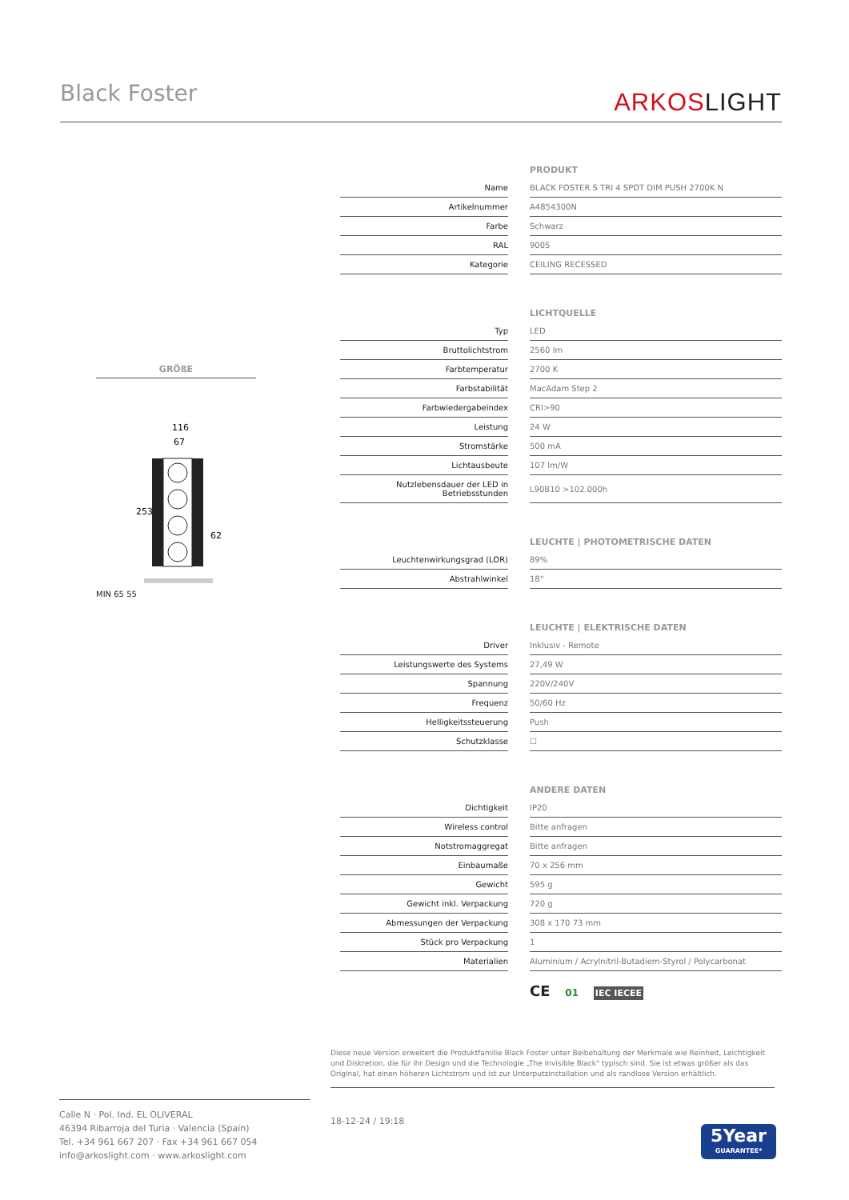Black Foster ARKOSLIGHT
GRÖßE
116
67
253
62
MIN 65 55
| | | PRODUKT |
| Name | | BLACK FOSTER S TRI 4 SPOT DIM PUSH 2700K N |
| Artikelnummer | | A4854300N |
| Farbe | | Schwarz |
| RAL | | 9005 |
| Kategorie | | CEILING RECESSED |
| | | LICHTQUELLE |
| Typ | | LED |
| Bruttolichtstrom | | 2560 lm |
| Farbtemperatur | | 2700 K |
| Farbstabilität | | MacAdam Step 2 |
| Farbwiedergabeindex | | CRI>90 |
| Leistung | | 24 W |
| Stromstärke | | 500 mA |
| Lichtausbeute | | 107 lm/W |
| Nutzlebensdauer der LED in Betriebsstunden | | L90B10 >102.000h |
| | | LEUCHTE / PHOTOMETRISCHE DATEN |
| Leuchtenwirkungsgrad (LOR) | | 89% |
| Abstrahlwinkel | | 18° |
| | | LEUCHTE / ELEKTRISCHE DATEN |
| Driver | | Inklusiv - Remote |
| Leistungswerte des Systems | | 27,49 W |
| Spannung | | 220V/240V |
| Frequenz | | 50/60 Hz |
| Helligkeitssteuerung | | Push |
| Schutzklasse | | ☐ |
| | | ANDERE DATEN |
| Dichtigkeit | | IP20 |
| Wireless control | | Bitte anfragen |
| Notstromaggregat | | Bitte anfragen |
| Einbaumaße | | 70 x 256 mm |
| Gewicht | | 595 g |
| Gewicht inkl. Verpackung | | 720 g |
| Abmessungen der Verpackung | | 308 x 170 73 mm |
| Stück pro Verpackung | | 1 |
| Materialien | | Aluminium / Acrylnitril-Butadiem-Styrol / Polycarbonat |
CE 01 IEC IECEE
Diese neue Version erweitert die Produktfamilie Black Foster unter Beibehaltung der Merkmale wie Reinheit, Leichtigkeit und Diskretion, die für ihr Design und die Technologie „The Invisible Black" typisch sind. Sie ist etwas größer als das Original, hat einen höheren Lichtstrom und ist zur Unterputzinstallation und als randlose Version erhältlich.
Calle N · Pol. Ind. EL OLIVERAL
46394 Ribarroja del Turia · Valencia (Spain)
Tel. +34 961 667 207 · Fax +34 961 667 054
info@arkoslight.com · www.arkoslight.com
18-12-24 / 19:18
5Year
GUARANTEE*